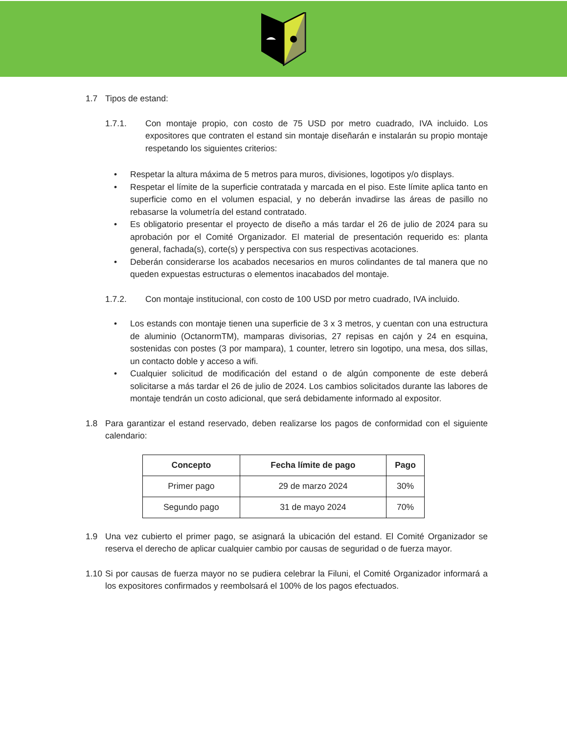1.7 Tipos de estand:
1.7.1. Con montaje propio, con costo de 75 USD por metro cuadrado, IVA incluido. Los expositores que contraten el estand sin montaje diseñarán e instalarán su propio montaje respetando los siguientes criterios:
• Respetar la altura máxima de 5 metros para muros, divisiones, logotipos y/o displays.
• Respetar el límite de la superficie contratada y marcada en el piso. Este límite aplica tanto en superficie como en el volumen espacial, y no deberán invadirse las áreas de pasillo no rebasarse la volumetría del estand contratado.
• Es obligatorio presentar el proyecto de diseño a más tardar el 26 de julio de 2024 para su aprobación por el Comité Organizador. El material de presentación requerido es: planta general, fachada(s), corte(s) y perspectiva con sus respectivas acotaciones.
• Deberán considerarse los acabados necesarios en muros colindantes de tal manera que no queden expuestas estructuras o elementos inacabados del montaje.
1.7.2. Con montaje institucional, con costo de 100 USD por metro cuadrado, IVA incluido.
• Los estands con montaje tienen una superficie de 3 x 3 metros, y cuentan con una estructura de aluminio (OctanormTM), mamparas divisorias, 27 repisas en cajón y 24 en esquina, sostenidas con postes (3 por mampara), 1 counter, letrero sin logotipo, una mesa, dos sillas, un contacto doble y acceso a wifi.
• Cualquier solicitud de modificación del estand o de algún componente de este deberá solicitarse a más tardar el 26 de julio de 2024. Los cambios solicitados durante las labores de montaje tendrán un costo adicional, que será debidamente informado al expositor.
1.8 Para garantizar el estand reservado, deben realizarse los pagos de conformidad con el siguiente calendario:
| Concepto | Fecha límite de pago | Pago |
| --- | --- | --- |
| Primer pago | 29 de marzo 2024 | 30% |
| Segundo pago | 31 de mayo 2024 | 70% |
1.9 Una vez cubierto el primer pago, se asignará la ubicación del estand. El Comité Organizador se reserva el derecho de aplicar cualquier cambio por causas de seguridad o de fuerza mayor.
1.10 Si por causas de fuerza mayor no se pudiera celebrar la Filuni, el Comité Organizador informará a los expositores confirmados y reembolsará el 100% de los pagos efectuados.